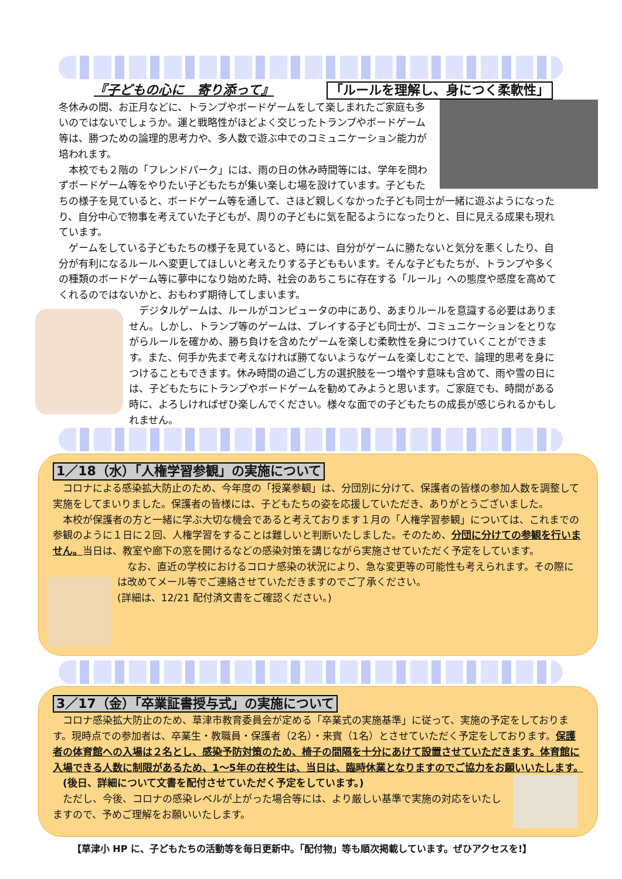『子どもの心に　寄り添って』 「ルールを理解し、身につく柔軟性」
冬休みの間、お正月などに、トランプやボードゲームをして楽しまれたご家庭も多いのではないでしょうか。運と戦略性がほどよく交じったトランプやボードゲーム等は、勝つための論理的思考力や、多人数で遊ぶ中でのコミュニケーション能力が培われます。
　本校でも２階の「フレンドパーク」には、雨の日の休み時間等には、学年を問わずボードゲーム等をやりたい子どもたちが集い楽しむ場を設けています。子どもたちの様子を見ていると、ボードゲーム等を通して、さほど親しくなかった子ども同士が一緒に遊ぶようになったり、自分中心で物事を考えていた子どもが、周りの子どもに気を配るようになったりと、目に見える成果も現れています。
　ゲームをしている子どもたちの様子を見ていると、時には、自分がゲームに勝たないと気分を悪くしたり、自分が有利になるルールへ変更してほしいと考えたりする子どももいます。そんな子どもたちが、トランプや多くの種類のボードゲーム等に夢中になり始めた時、社会のあちこちに存在する「ルール」への態度や感度を高めてくれるのではないかと、おもわず期待してしまいます。
　デジタルゲームは、ルールがコンピュータの中にあり、あまりルールを意識する必要はありません。しかし、トランプ等のゲームは、プレイする子ども同士が、コミュニケーションをとりながらルールを確かめ、勝ち負けを含めたゲームを楽しむ柔軟性を身につけていくことができます。また、何手か先まで考えなければ勝てないようなゲームを楽しむことで、論理的思考を身につけることもできます。休み時間の過ごし方の選択肢を一つ増やす意味も含めて、雨や雪の日には、子どもたちにトランプやボードゲームを勧めてみようと思います。ご家庭でも、時間がある時に、よろしければぜひ楽しんでください。様々な面での子どもたちの成長が感じられるかもしれません。
1／18（水）「人権学習参観」の実施について
　コロナによる感染拡大防止のため、今年度の「授業参観」は、分団別に分けて、保護者の皆様の参加人数を調整して実施をしてまいりました。保護者の皆様には、子どもたちの姿を応援していただき、ありがとうございました。
　本校が保護者の方と一緒に学ぶ大切な機会であると考えております１月の「人権学習参観」については、これまでの参観のように１日に２回、人権学習をすることは難しいと判断いたしました。そのため、分団に分けての参観を行いません。当日は、教室や廊下の窓を開けるなどの感染対策を講じながら実施させていただく予定をしています。
　なお、直近の学校におけるコロナ感染の状況により、急な変更等の可能性も考えられます。その際には改めてメール等でご連絡させていただきますのでご了承ください。
(詳細は、12/21 配付済文書をご確認ください。)
3／17（金）「卒業証書授与式」の実施について
　コロナ感染拡大防止のため、草津市教育委員会が定める「卒業式の実施基準」に従って、実施の予定をしております。現時点での参加者は、卒業生・教職員・保護者（2名）・来賓（1名）とさせていただく予定をしております。保護者の体育館への入場は２名とし、感染予防対策のため、椅子の間隔を十分にあけて設置させていただきます。体育館に入場できる人数に制限があるため、1～5年の在校生は、当日は、臨時休業となりますのでご協力をお願いいたします。
　(後日、詳細について文書を配付させていただく予定をしています。)
　ただし、今後、コロナの感染レベルが上がった場合等には、より厳しい基準で実施の対応をいたしますので、予めご理解をお願いいたします。
【草津小 HP に、子どもたちの活動等を毎日更新中。「配付物」等も順次掲載しています。ぜひアクセスを!】